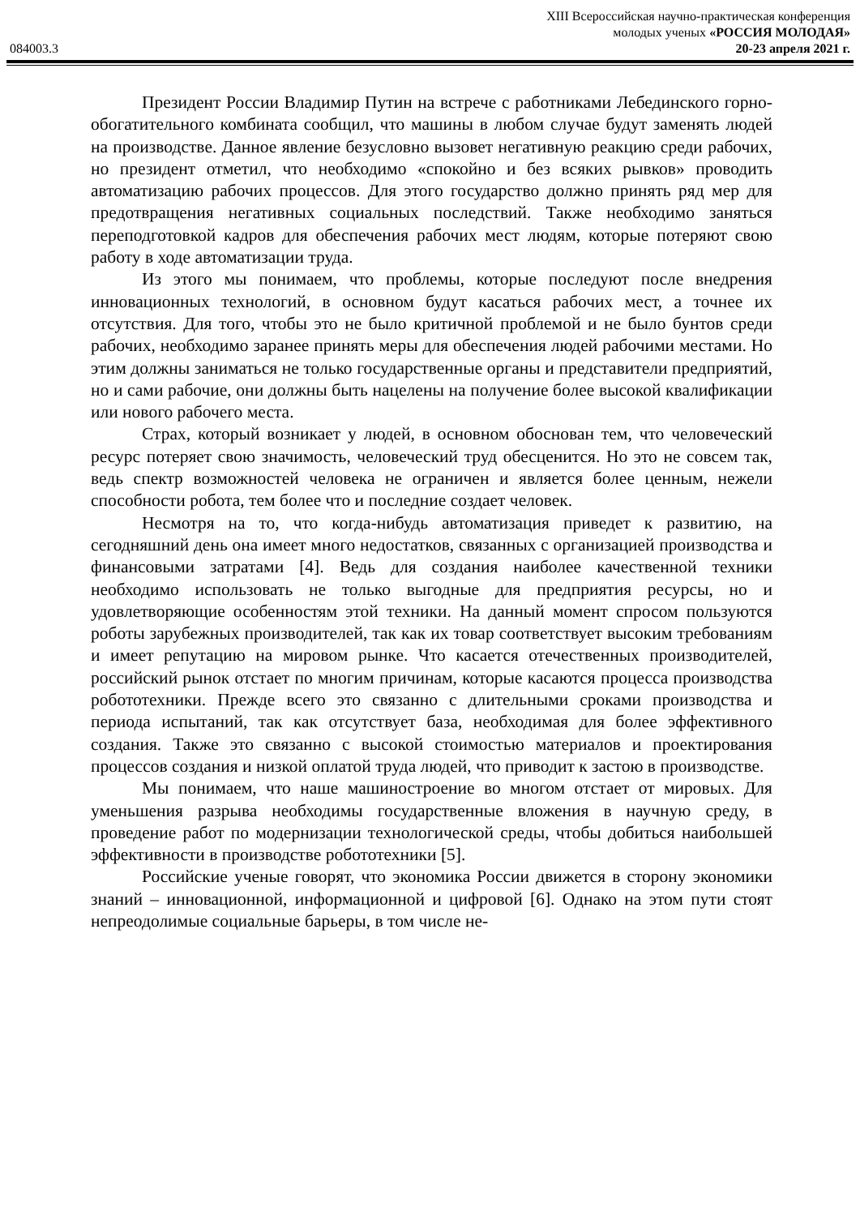XIII Всероссийская научно-практическая конференция
молодых ученых «РОССИЯ МОЛОДАЯ»
084003.3 20-23 апреля 2021 г.
Президент России Владимир Путин на встрече с работниками Лебединского горно-обогатительного комбината сообщил, что машины в любом случае будут заменять людей на производстве. Данное явление безусловно вызовет негативную реакцию среди рабочих, но президент отметил, что необходимо «спокойно и без всяких рывков» проводить автоматизацию рабочих процессов. Для этого государство должно принять ряд мер для предотвращения негативных социальных последствий. Также необходимо заняться переподготовкой кадров для обеспечения рабочих мест людям, которые потеряют свою работу в ходе автоматизации труда.
Из этого мы понимаем, что проблемы, которые последуют после внедрения инновационных технологий, в основном будут касаться рабочих мест, а точнее их отсутствия. Для того, чтобы это не было критичной проблемой и не было бунтов среди рабочих, необходимо заранее принять меры для обеспечения людей рабочими местами. Но этим должны заниматься не только государственные органы и представители предприятий, но и сами рабочие, они должны быть нацелены на получение более высокой квалификации или нового рабочего места.
Страх, который возникает у людей, в основном обоснован тем, что человеческий ресурс потеряет свою значимость, человеческий труд обесценится. Но это не совсем так, ведь спектр возможностей человека не ограничен и является более ценным, нежели способности робота, тем более что и последние создает человек.
Несмотря на то, что когда-нибудь автоматизация приведет к развитию, на сегодняшний день она имеет много недостатков, связанных с организацией производства и финансовыми затратами [4]. Ведь для создания наиболее качественной техники необходимо использовать не только выгодные для предприятия ресурсы, но и удовлетворяющие особенностям этой техники. На данный момент спросом пользуются роботы зарубежных производителей, так как их товар соответствует высоким требованиям и имеет репутацию на мировом рынке. Что касается отечественных производителей, российский рынок отстает по многим причинам, которые касаются процесса производства робототехники. Прежде всего это связанно с длительными сроками производства и периода испытаний, так как отсутствует база, необходимая для более эффективного создания. Также это связанно с высокой стоимостью материалов и проектирования процессов создания и низкой оплатой труда людей, что приводит к застою в производстве.
Мы понимаем, что наше машиностроение во многом отстает от мировых. Для уменьшения разрыва необходимы государственные вложения в научную среду, в проведение работ по модернизации технологической среды, чтобы добиться наибольшей эффективности в производстве робототехники [5].
Российские ученые говорят, что экономика России движется в сторону экономики знаний – инновационной, информационной и цифровой [6]. Однако на этом пути стоят непреодолимые социальные барьеры, в том числе не-